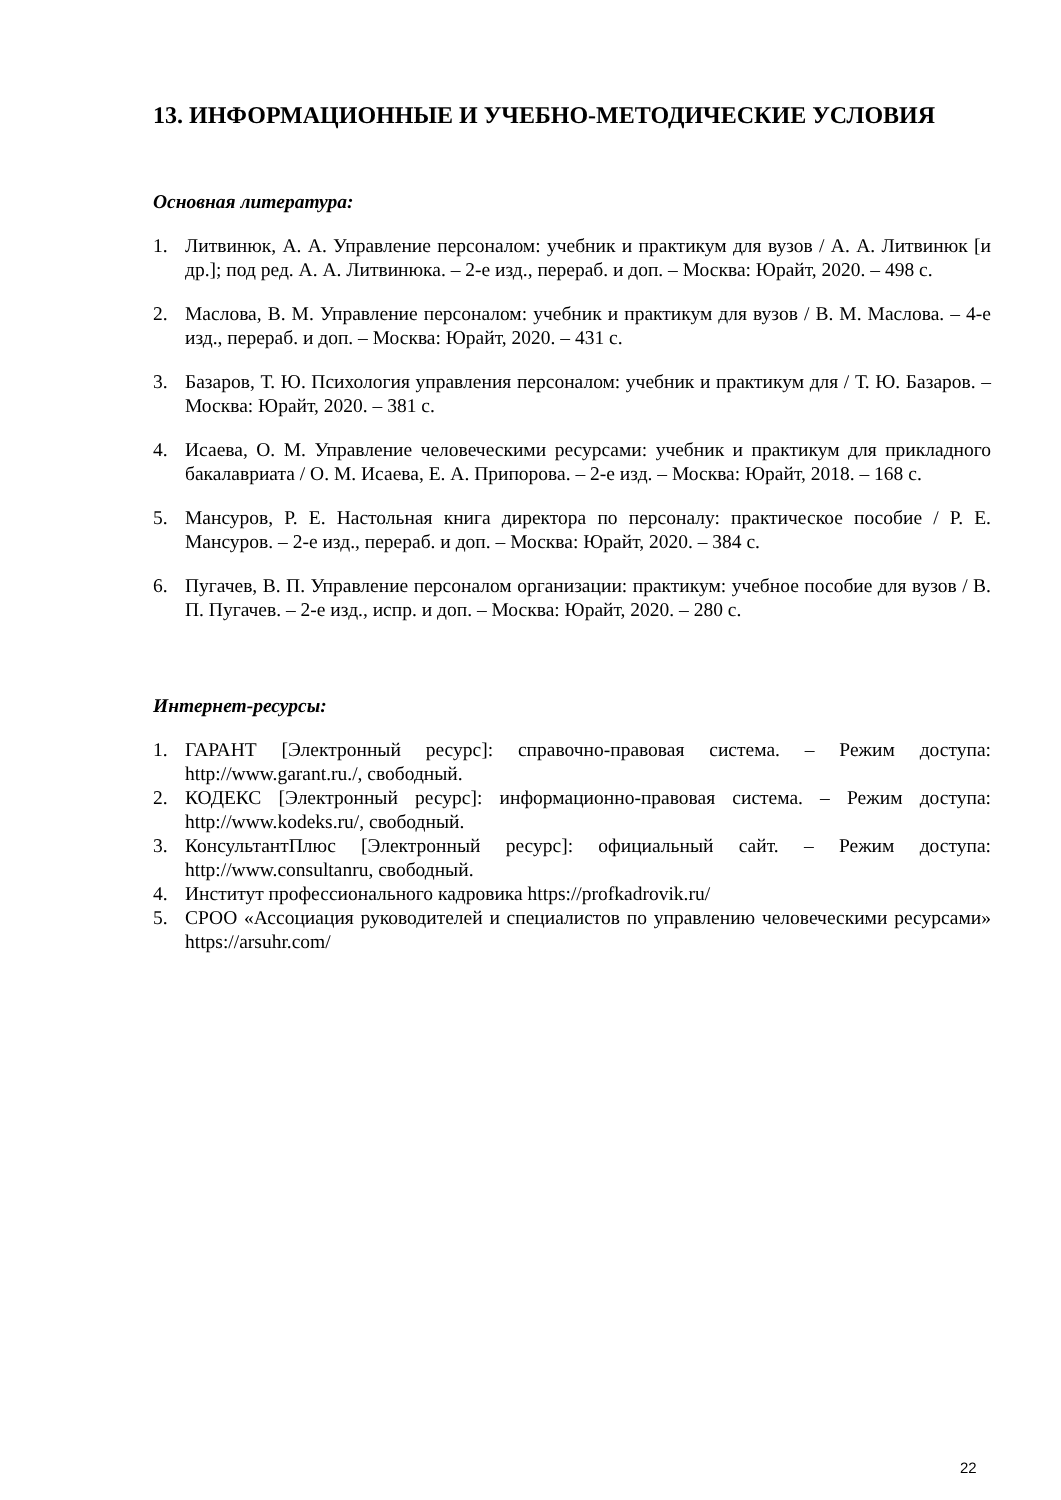13. ИНФОРМАЦИОННЫЕ И УЧЕБНО-МЕТОДИЧЕСКИЕ УСЛОВИЯ
Основная литература:
1. Литвинюк, А. А. Управление персоналом: учебник и практикум для вузов / А. А. Литвинюк [и др.]; под ред. А. А. Литвинюка. – 2-е изд., перераб. и доп. – Москва: Юрайт, 2020. – 498 с.
2. Маслова, В. М. Управление персоналом: учебник и практикум для вузов / В. М. Маслова. – 4-е изд., перераб. и доп. – Москва: Юрайт, 2020. – 431 с.
3. Базаров, Т. Ю. Психология управления персоналом: учебник и практикум для / Т. Ю. Базаров. – Москва: Юрайт, 2020. – 381 с.
4. Исаева, О. М. Управление человеческими ресурсами: учебник и практикум для прикладного бакалавриата / О. М. Исаева, Е. А. Припорова. – 2-е изд. – Москва: Юрайт, 2018. – 168 с.
5. Мансуров, Р. Е. Настольная книга директора по персоналу: практическое пособие / Р. Е. Мансуров. – 2-е изд., перераб. и доп. – Москва: Юрайт, 2020. – 384 с.
6. Пугачев, В. П. Управление персоналом организации: практикум: учебное пособие для вузов / В. П. Пугачев. – 2-е изд., испр. и доп. – Москва: Юрайт, 2020. – 280 с.
Интернет-ресурсы:
1. ГАРАНТ [Электронный ресурс]: справочно-правовая система. – Режим доступа: http://www.garant.ru./, свободный.
2. КОДЕКС [Электронный ресурс]: информационно-правовая система. – Режим доступа: http://www.kodeks.ru/, свободный.
3. КонсультантПлюс [Электронный ресурс]: официальный сайт. – Режим доступа: http://www.consultanru, свободный.
4. Институт профессионального кадровика https://profkadrovik.ru/
5. СРОО «Ассоциация руководителей и специалистов по управлению человеческими ресурсами» https://arsuhr.com/
22